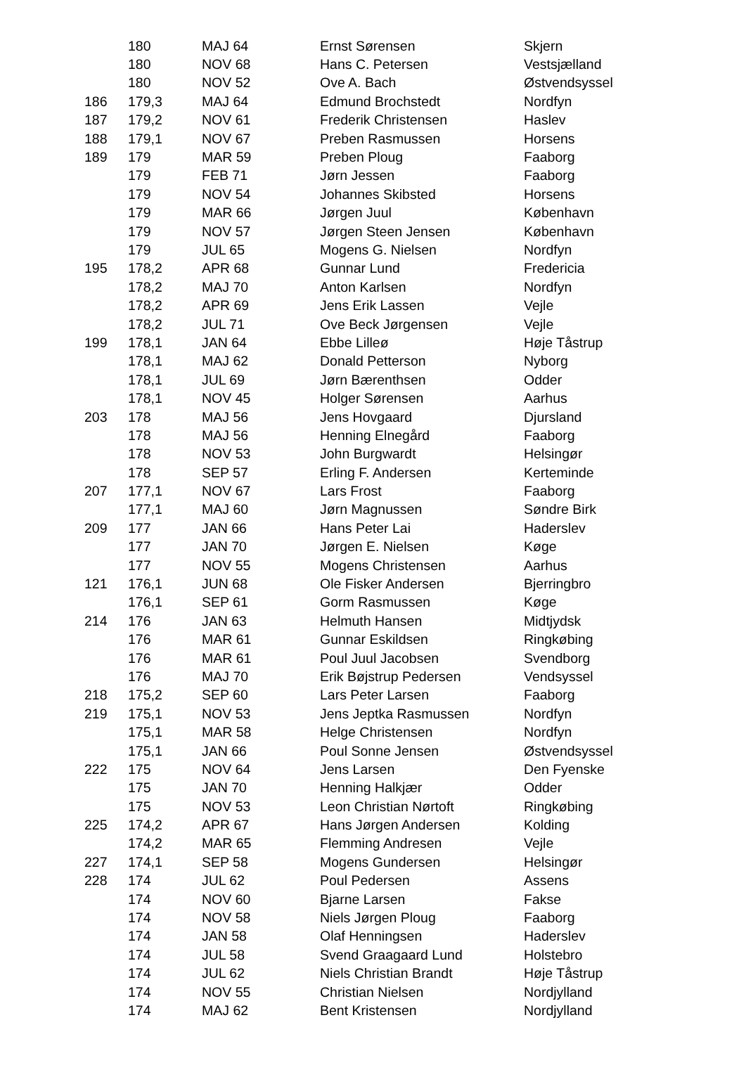| | 180 | MAJ 64 | Ernst Sørensen | Skjern |
| | 180 | NOV 68 | Hans C. Petersen | Vestsjælland |
| | 180 | NOV 52 | Ove A. Bach | Østvendsyssel |
| 186 | 179,3 | MAJ 64 | Edmund Brochstedt | Nordfyn |
| 187 | 179,2 | NOV 61 | Frederik Christensen | Haslev |
| 188 | 179,1 | NOV 67 | Preben Rasmussen | Horsens |
| 189 | 179 | MAR 59 | Preben Ploug | Faaborg |
| | 179 | FEB 71 | Jørn Jessen | Faaborg |
| | 179 | NOV 54 | Johannes Skibsted | Horsens |
| | 179 | MAR 66 | Jørgen Juul | København |
| | 179 | NOV 57 | Jørgen Steen Jensen | København |
| | 179 | JUL 65 | Mogens G. Nielsen | Nordfyn |
| 195 | 178,2 | APR 68 | Gunnar Lund | Fredericia |
| | 178,2 | MAJ 70 | Anton Karlsen | Nordfyn |
| | 178,2 | APR 69 | Jens Erik Lassen | Vejle |
| | 178,2 | JUL 71 | Ove Beck Jørgensen | Vejle |
| 199 | 178,1 | JAN 64 | Ebbe Lilleø | Høje Tåstrup |
| | 178,1 | MAJ 62 | Donald Petterson | Nyborg |
| | 178,1 | JUL 69 | Jørn Bærenthsen | Odder |
| | 178,1 | NOV 45 | Holger Sørensen | Aarhus |
| 203 | 178 | MAJ 56 | Jens Hovgaard | Djursland |
| | 178 | MAJ 56 | Henning Elnegård | Faaborg |
| | 178 | NOV 53 | John Burgwardt | Helsingør |
| | 178 | SEP 57 | Erling F. Andersen | Kerteminde |
| 207 | 177,1 | NOV 67 | Lars Frost | Faaborg |
| | 177,1 | MAJ 60 | Jørn Magnussen | Søndre Birk |
| 209 | 177 | JAN 66 | Hans Peter Lai | Haderslev |
| | 177 | JAN 70 | Jørgen E. Nielsen | Køge |
| | 177 | NOV 55 | Mogens Christensen | Aarhus |
| 121 | 176,1 | JUN 68 | Ole Fisker Andersen | Bjerringbro |
| | 176,1 | SEP 61 | Gorm Rasmussen | Køge |
| 214 | 176 | JAN 63 | Helmuth Hansen | Midtjydsk |
| | 176 | MAR 61 | Gunnar Eskildsen | Ringkøbing |
| | 176 | MAR 61 | Poul Juul Jacobsen | Svendborg |
| | 176 | MAJ 70 | Erik Bøjstrup Pedersen | Vendsyssel |
| 218 | 175,2 | SEP 60 | Lars Peter Larsen | Faaborg |
| 219 | 175,1 | NOV 53 | Jens Jeptka Rasmussen | Nordfyn |
| | 175,1 | MAR 58 | Helge Christensen | Nordfyn |
| | 175,1 | JAN 66 | Poul Sonne Jensen | Østvendsyssel |
| 222 | 175 | NOV 64 | Jens Larsen | Den Fyenske |
| | 175 | JAN 70 | Henning Halkjær | Odder |
| | 175 | NOV 53 | Leon Christian Nørtoft | Ringkøbing |
| 225 | 174,2 | APR 67 | Hans Jørgen Andersen | Kolding |
| | 174,2 | MAR 65 | Flemming Andresen | Vejle |
| 227 | 174,1 | SEP 58 | Mogens Gundersen | Helsingør |
| 228 | 174 | JUL 62 | Poul Pedersen | Assens |
| | 174 | NOV 60 | Bjarne Larsen | Fakse |
| | 174 | NOV 58 | Niels Jørgen Ploug | Faaborg |
| | 174 | JAN 58 | Olaf Henningsen | Haderslev |
| | 174 | JUL 58 | Svend Graagaard Lund | Holstebro |
| | 174 | JUL 62 | Niels Christian Brandt | Høje Tåstrup |
| | 174 | NOV 55 | Christian Nielsen | Nordjylland |
| | 174 | MAJ 62 | Bent Kristensen | Nordjylland |